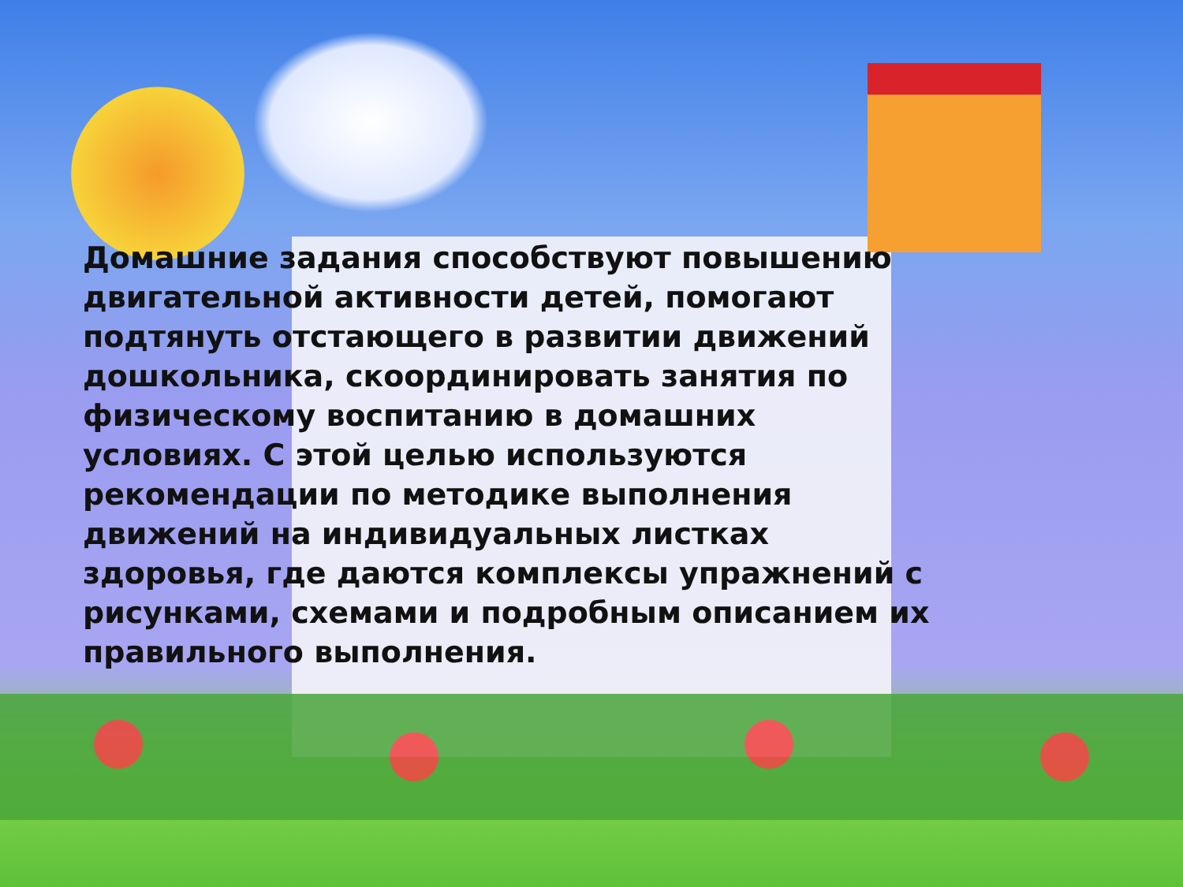Домашние задания способствуют повышению двигательной активности детей, помогают подтянуть отстающего в развитии движений дошкольника, скоординировать занятия по физическому воспитанию в домашних условиях. С этой целью используются рекомендации по методике выполнения движений на индивидуальных листках здоровья, где даются комплексы упражнений с рисунками, схемами и подробным описанием их правильного выполнения.